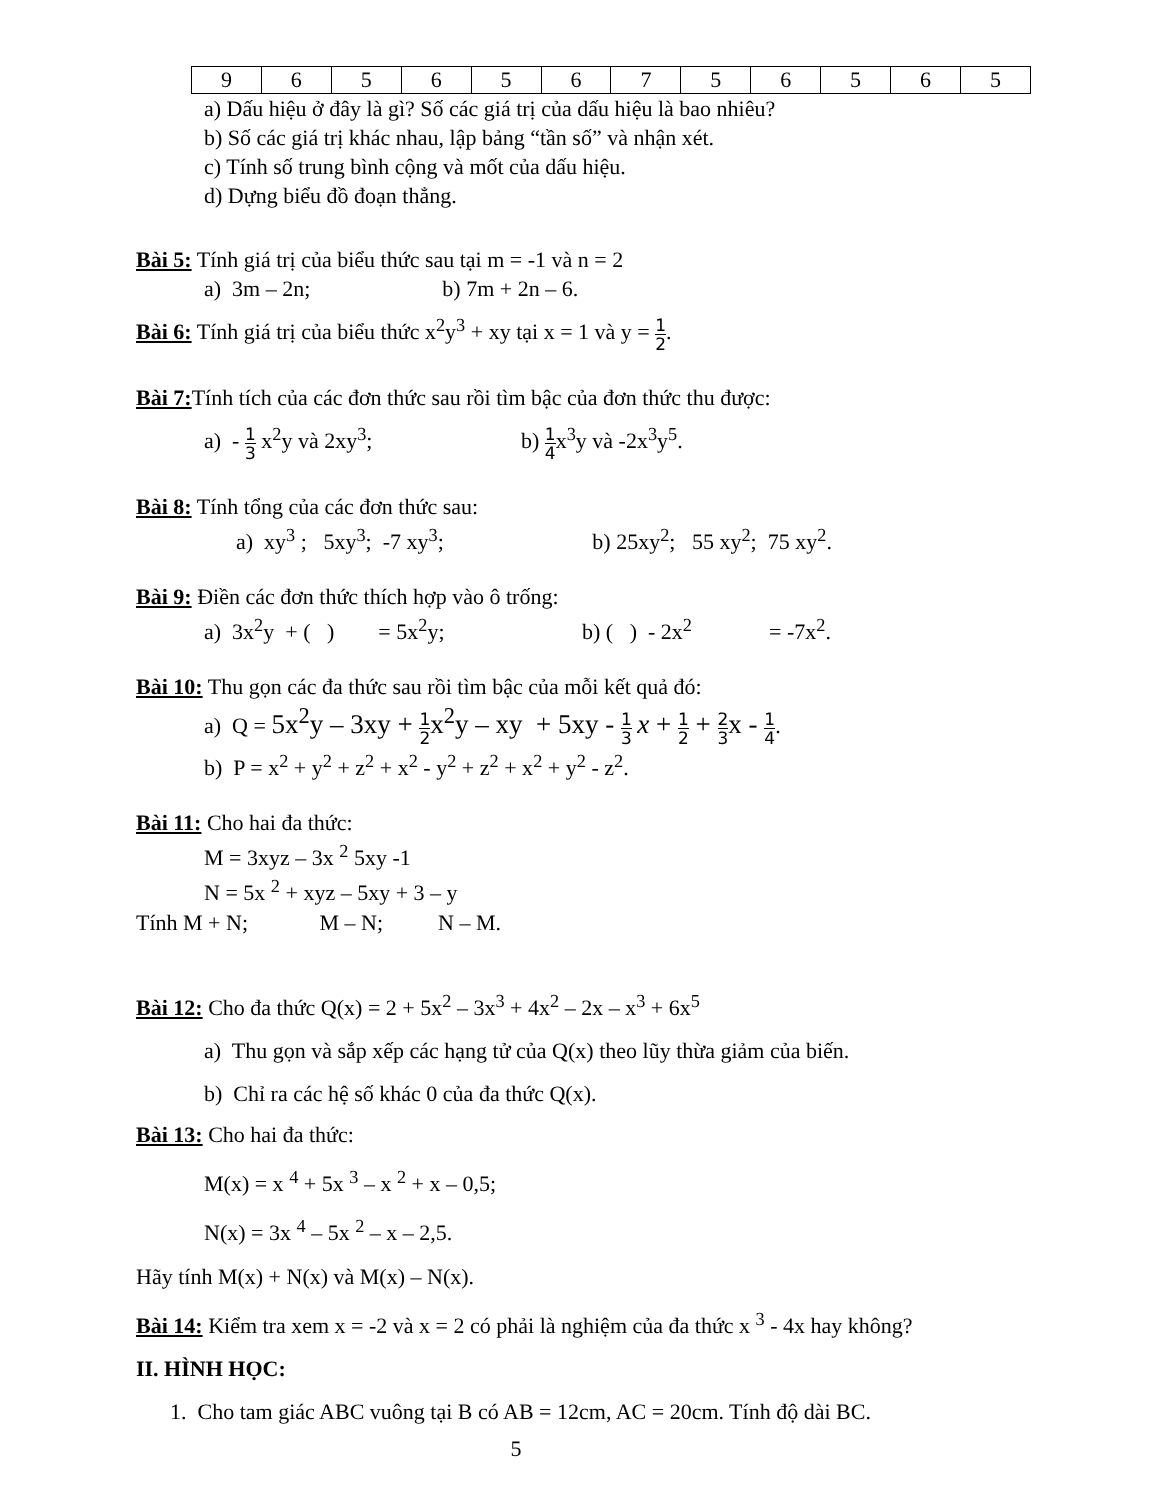| 9 | 6 | 5 | 6 | 5 | 6 | 7 | 5 | 6 | 5 | 6 | 5 |
a) Dấu hiệu ở đây là gì? Số các giá trị của dấu hiệu là bao nhiêu?
b) Số các giá trị khác nhau, lập bảng “tần số” và nhận xét.
c) Tính số trung bình cộng và mốt của dấu hiệu.
d) Dựng biểu đồ đoạn thẳng.
Bài 5: Tính giá trị của biểu thức sau tại m = -1 và n = 2
a) 3m – 2n; b) 7m + 2n – 6.
Bài 6: Tính giá trị của biểu thức x<sup>2</sup>y<sup>3</sup> + xy tại x = 1 và y = 1 2.
Bài 7: Tính tích của các đơn thức sau rồi tìm bậc của đơn thức thu được:
a) - 1 3 x<sup>2</sup>y và 2xy<sup>3</sup>; b) 1 4x<sup>3</sup>y và -2x<sup>3</sup>y<sup>5</sup>.
Bài 8: Tính tổng của các đơn thức sau:
a) xy<sup>3</sup> ; 5xy<sup>3</sup>; -7 xy<sup>3</sup>; b) 25xy<sup>2</sup>; 55 xy<sup>2</sup>; 75 xy<sup>2</sup>.
Bài 9: Điền các đơn thức thích hợp vào ô trống:
a) 3x<sup>2</sup>y + ( ) = 5x<sup>2</sup>y; b) ( ) - 2x<sup>2</sup> = -7x<sup>2</sup>.
Bài 10: Thu gọn các đa thức sau rồi tìm bậc của mỗi kết quả đó:
a) Q = 5x<sup>2</sup>y – 3xy + 1 2 x<sup>2</sup>y – xy + 5xy - 1 3 x + 1 2 + 2 3 x - 1 4.
b) P = x<sup>2</sup> + y<sup>2</sup> + z<sup>2</sup> + x<sup>2</sup> - y<sup>2</sup> + z<sup>2</sup> + x<sup>2</sup> + y<sup>2</sup> - z<sup>2</sup>.
Bài 11: Cho hai đa thức:
M = 3xyz – 3x <sup>2</sup> 5xy -1
N = 5x <sup>2</sup> + xyz – 5xy + 3 – y
Tính M + N; M – N; N – M.
Bài 12: Cho đa thức Q(x) = 2 + 5x<sup>2</sup> – 3x<sup>3</sup> + 4x<sup>2</sup> – 2x – x<sup>3</sup> + 6x<sup>5</sup>
a) Thu gọn và sắp xếp các hạng tử của Q(x) theo lũy thừa giảm của biến.
b) Chỉ ra các hệ số khác 0 của đa thức Q(x).
Bài 13: Cho hai đa thức:
M(x) = x <sup>4</sup> + 5x <sup>3</sup> – x <sup>2</sup> + x – 0,5;
N(x) = 3x <sup>4</sup> – 5x <sup>2</sup> – x – 2,5.
Hãy tính M(x) + N(x) và M(x) – N(x).
Bài 14: Kiểm tra xem x = -2 và x = 2 có phải là nghiệm của đa thức x <sup>3</sup> - 4x hay không?
II. HÌNH HỌC:
1. Cho tam giác ABC vuông tại B có AB = 12cm, AC = 20cm. Tính độ dài BC.
5